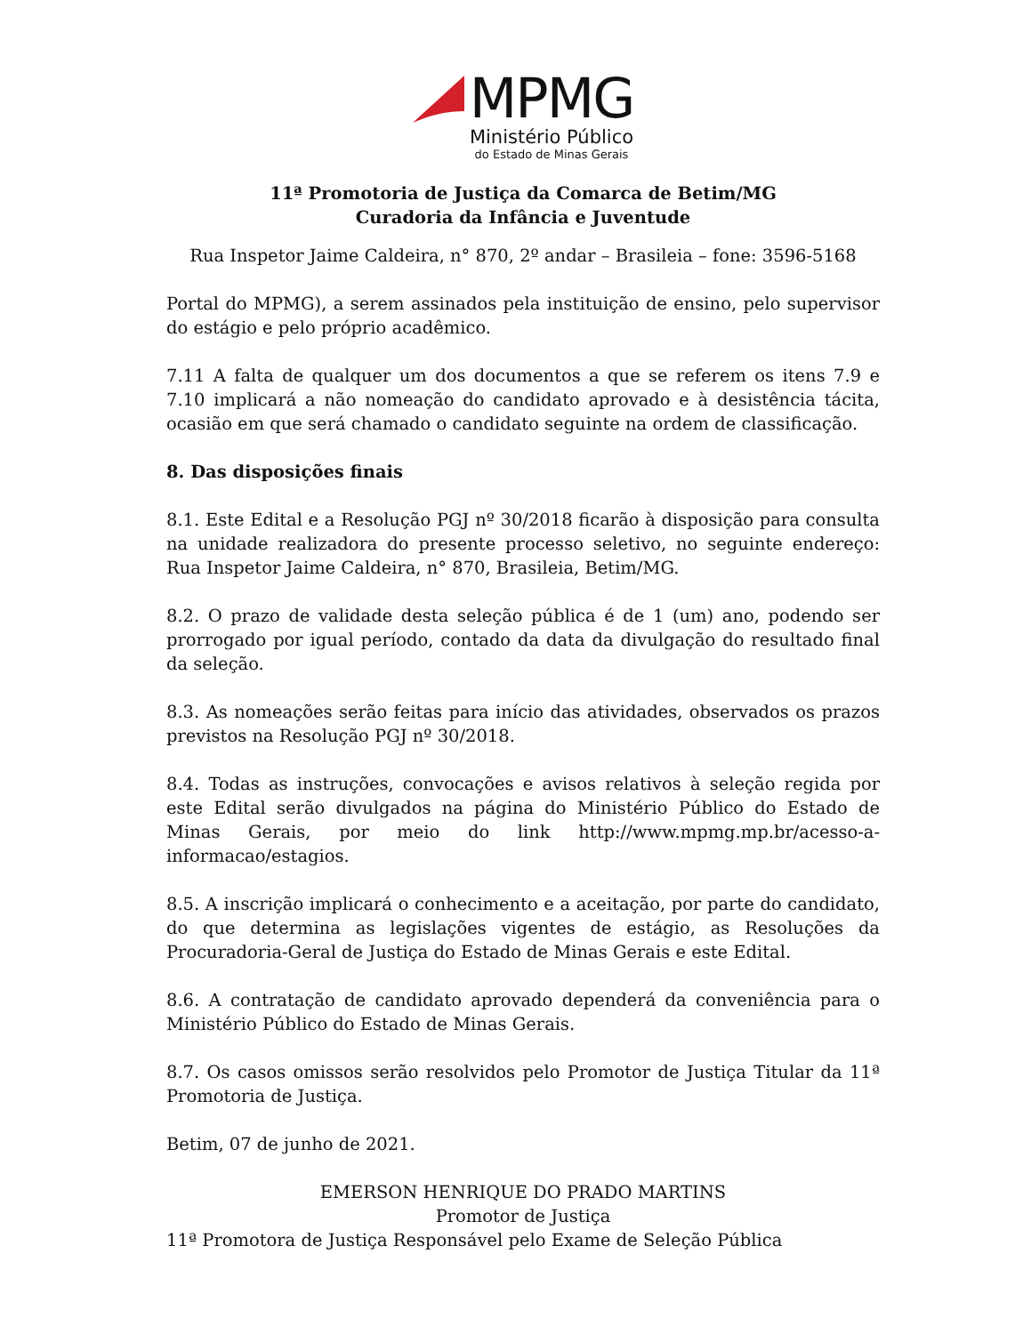MPMG
Ministério Público
do Estado de Minas Gerais
11ª Promotoria de Justiça da Comarca de Betim/MG
Curadoria da Infância e Juventude
Rua Inspetor Jaime Caldeira, n° 870, 2º andar – Brasileia – fone: 3596-5168
Portal do MPMG), a serem assinados pela instituição de ensino, pelo supervisor do estágio e pelo próprio acadêmico.
7.11 A falta de qualquer um dos documentos a que se referem os itens 7.9 e 7.10 implicará a não nomeação do candidato aprovado e à desistência tácita, ocasião em que será chamado o candidato seguinte na ordem de classificação.
8. Das disposições finais
8.1. Este Edital e a Resolução PGJ nº 30/2018 ficarão à disposição para consulta na unidade realizadora do presente processo seletivo, no seguinte endereço: Rua Inspetor Jaime Caldeira, n° 870, Brasileia, Betim/MG.
8.2. O prazo de validade desta seleção pública é de 1 (um) ano, podendo ser prorrogado por igual período, contado da data da divulgação do resultado final da seleção.
8.3. As nomeações serão feitas para início das atividades, observados os prazos previstos na Resolução PGJ nº 30/2018.
8.4. Todas as instruções, convocações e avisos relativos à seleção regida por este Edital serão divulgados na página do Ministério Público do Estado de Minas Gerais, por meio do link http://www.mpmg.mp.br/acesso-a-informacao/estagios.
8.5. A inscrição implicará o conhecimento e a aceitação, por parte do candidato, do que determina as legislações vigentes de estágio, as Resoluções da Procuradoria-Geral de Justiça do Estado de Minas Gerais e este Edital.
8.6. A contratação de candidato aprovado dependerá da conveniência para o Ministério Público do Estado de Minas Gerais.
8.7. Os casos omissos serão resolvidos pelo Promotor de Justiça Titular da 11ª Promotoria de Justiça.
Betim, 07 de junho de 2021.
EMERSON HENRIQUE DO PRADO MARTINS
Promotor de Justiça
11ª Promotora de Justiça Responsável pelo Exame de Seleção Pública